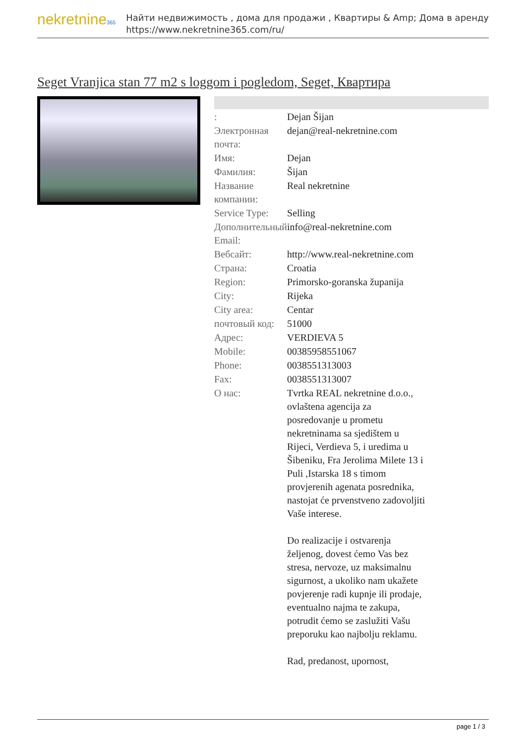nekretnine365
Найти недвижимость , дома для продажи , Квартиры & Amp; Дома в аренду
https://www.nekretnine365.com/ru/
Seget Vranjica stan 77 m2 s loggom i pogledom, Seget, Квартира
| : | Dejan Šijan |
| Электронная почта: | dejan@real-nekretnine.com |
| Имя: | Dejan |
| Фамилия: | Šijan |
| Название компании: | Real nekretnine |
| Service Type: | Selling |
| Дополнительный Email: | info@real-nekretnine.com |
| Вебсайт: | http://www.real-nekretnine.com |
| Страна: | Croatia |
| Region: | Primorsko-goranska županija |
| City: | Rijeka |
| City area: | Centar |
| почтовый код: | 51000 |
| Адрес: | VERDIEVA 5 |
| Mobile: | 00385958551067 |
| Phone: | 0038551313003 |
| Fax: | 0038551313007 |
| О нас: | Tvrtka REAL nekretnine d.o.o., ovlaštena agencija za posredovanje u prometu nekretninama sa sjedištem u Rijeci, Verdieva 5, i uredima u Šibeniku, Fra Jerolima Milete 13 i Puli ,Istarska 18 s timom provjerenih agenata posrednika, nastojat će prvenstveno zadovoljiti Vaše interese. Do realizacije i ostvarenja željenog, dovest ćemo Vas bez stresa, nervoze, uz maksimalnu sigurnost, a ukoliko nam ukažete povjerenje radi kupnje ili prodaje, eventualno najma te zakupa, potrudit ćemo se zaslužiti Vašu preporuku kao najbolju reklamu. Rad, predanost, upornost, |
page 1 / 3